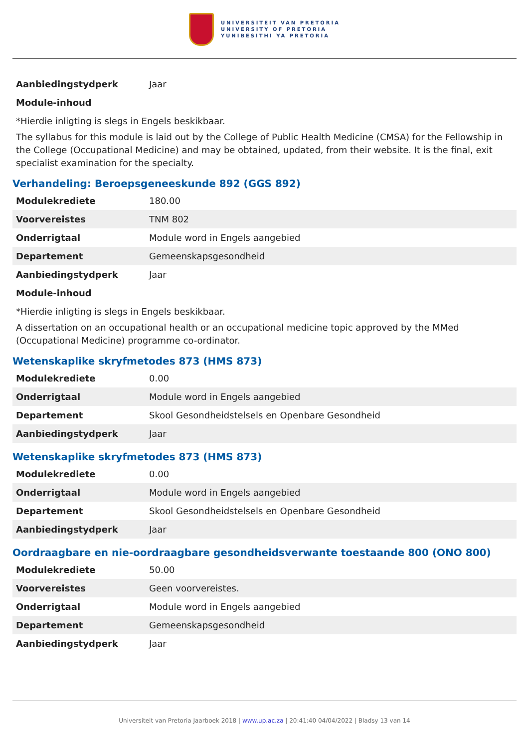UNIVERSITEIT VAN PRETORIA
UNIVERSITY OF PRETORIA
YUNIBESITHI YA PRETORIA
| Aanbiedingstydperk | Jaar |
| Module-inhoud | |
*Hierdie inligting is slegs in Engels beskikbaar.
The syllabus for this module is laid out by the College of Public Health Medicine (CMSA) for the Fellowship in the College (Occupational Medicine) and may be obtained, updated, from their website. It is the final, exit specialist examination for the specialty.
Verhandeling: Beroepsgeneeskunde 892 (GGS 892)
| Modulekrediete | 180.00 |
| Voorvereistes | TNM 802 |
| Onderrigtaal | Module word in Engels aangebied |
| Departement | Gemeenskapsgesondheid |
| Aanbiedingstydperk | Jaar |
| Module-inhoud | |
*Hierdie inligting is slegs in Engels beskikbaar.
A dissertation on an occupational health or an occupational medicine topic approved by the MMed (Occupational Medicine) programme co-ordinator.
Wetenskaplike skryfmetodes 873 (HMS 873)
| Modulekrediete | 0.00 |
| Onderrigtaal | Module word in Engels aangebied |
| Departement | Skool Gesondheidstelsels en Openbare Gesondheid |
| Aanbiedingstydperk | Jaar |
Wetenskaplike skryfmetodes 873 (HMS 873)
| Modulekrediete | 0.00 |
| Onderrigtaal | Module word in Engels aangebied |
| Departement | Skool Gesondheidstelsels en Openbare Gesondheid |
| Aanbiedingstydperk | Jaar |
Oordraagbare en nie-oordraagbare gesondheidsverwante toestaande 800 (ONO 800)
| Modulekrediete | 50.00 |
| Voorvereistes | Geen voorvereistes. |
| Onderrigtaal | Module word in Engels aangebied |
| Departement | Gemeenskapsgesondheid |
| Aanbiedingstydperk | Jaar |
Universiteit van Pretoria Jaarboek 2018 | www.up.ac.za | 20:41:40 04/04/2022 | Bladsy 13 van 14